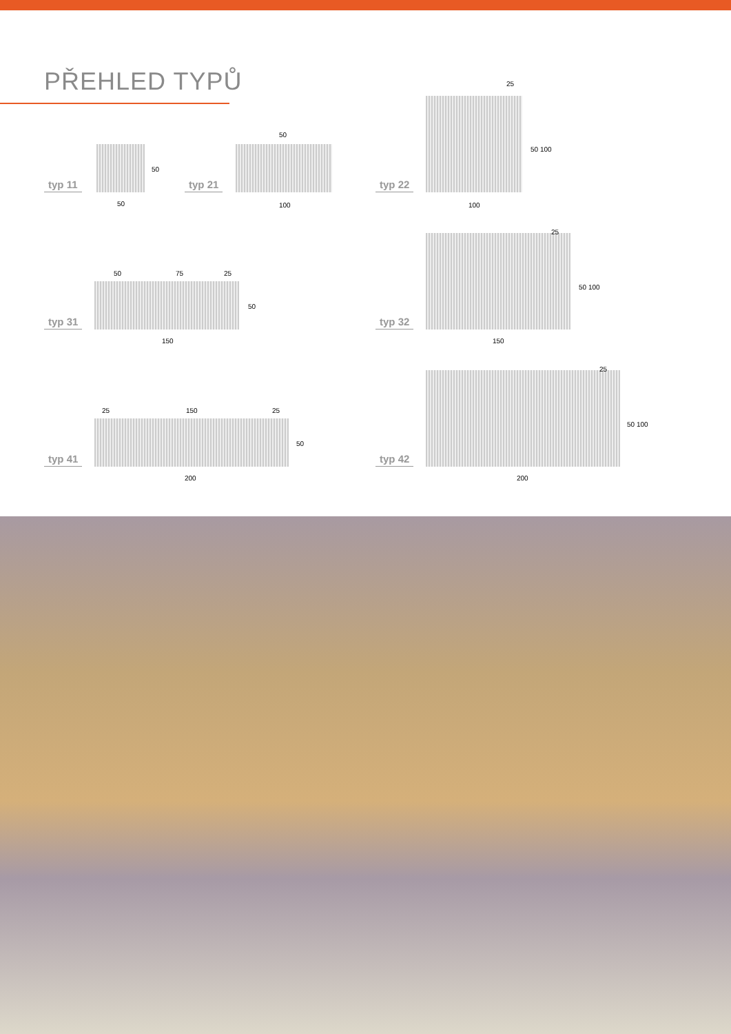PŘEHLED TYPŮ
typ 11
50
50
typ 21
50
100
typ 22
25
50 100
100
typ 31
50 75 25
50
150
typ 32
25
50 100
150
typ 41
25 150 25
50
200
typ 42
25
50 100
200